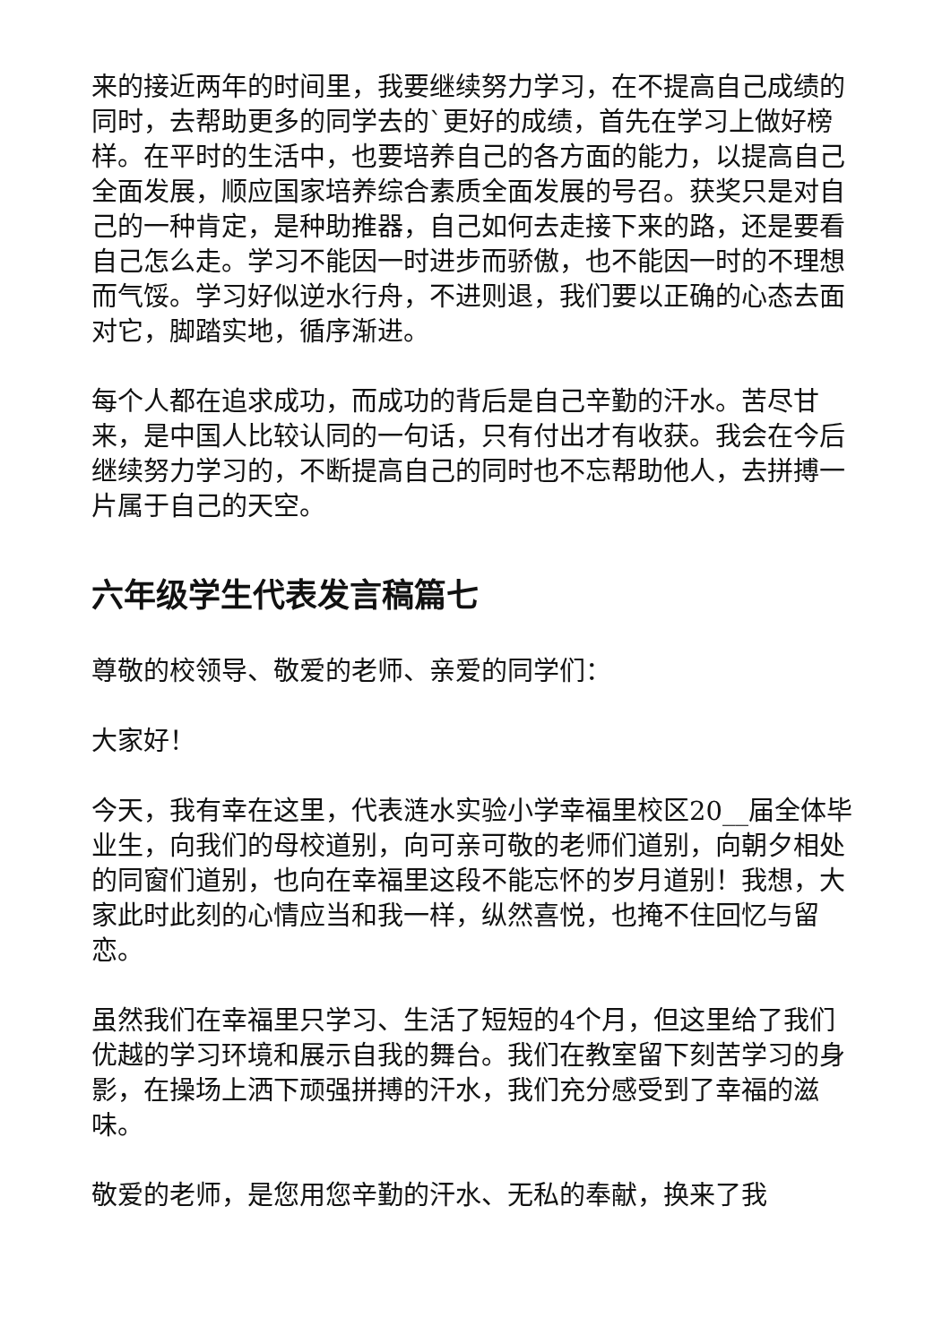来的接近两年的时间里，我要继续努力学习，在不提高自己成绩的同时，去帮助更多的同学去的`更好的成绩，首先在学习上做好榜样。在平时的生活中，也要培养自己的各方面的能力，以提高自己全面发展，顺应国家培养综合素质全面发展的号召。获奖只是对自己的一种肯定，是种助推器，自己如何去走接下来的路，还是要看自己怎么走。学习不能因一时进步而骄傲，也不能因一时的不理想而气馁。学习好似逆水行舟，不进则退，我们要以正确的心态去面对它，脚踏实地，循序渐进。
每个人都在追求成功，而成功的背后是自己辛勤的汗水。苦尽甘来，是中国人比较认同的一句话，只有付出才有收获。我会在今后继续努力学习的，不断提高自己的同时也不忘帮助他人，去拼搏一片属于自己的天空。
六年级学生代表发言稿篇七
尊敬的校领导、敬爱的老师、亲爱的同学们：
大家好！
今天，我有幸在这里，代表涟水实验小学幸福里校区20__届全体毕业生，向我们的母校道别，向可亲可敬的老师们道别，向朝夕相处的同窗们道别，也向在幸福里这段不能忘怀的岁月道别！我想，大家此时此刻的心情应当和我一样，纵然喜悦，也掩不住回忆与留恋。
虽然我们在幸福里只学习、生活了短短的4个月，但这里给了我们优越的学习环境和展示自我的舞台。我们在教室留下刻苦学习的身影，在操场上洒下顽强拼搏的汗水，我们充分感受到了幸福的滋味。
敬爱的老师，是您用您辛勤的汗水、无私的奉献，换来了我